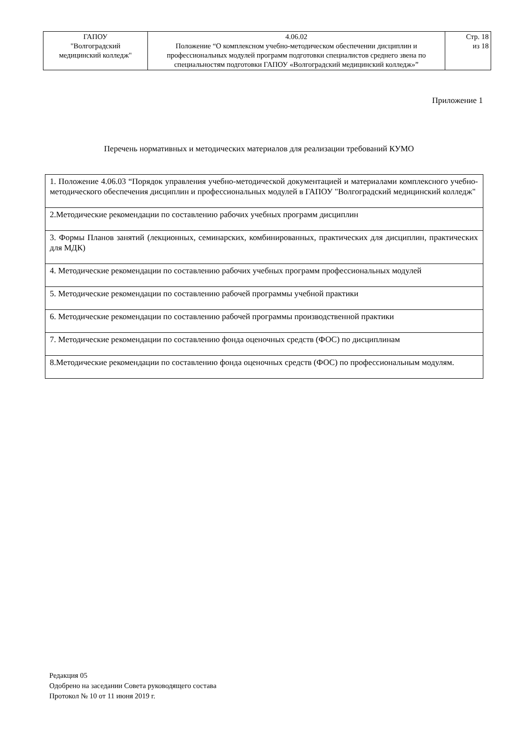| ГАПОУ "Волгоградский медицинский колледж" | 4.06.02 Положение “О комплексном учебно-методическом обеспечении дисциплин и профессиональных модулей программ подготовки специалистов среднего звена по специальностям подготовки ГАПОУ «Волгоградский медицинский колледж»” | Стр. 18 из 18 |
Приложение 1
Перечень нормативных и методических материалов для реализации требований КУМО
| 1. Положение 4.06.03 “Порядок управления учебно-методической документацией и материалами комплексного учебно-методического обеспечения дисциплин и профессиональных модулей в ГАПОУ "Волгоградский медицинский колледж" |
| 2.Методические рекомендации по составлению рабочих учебных программ дисциплин |
| 3. Формы Планов занятий (лекционных, семинарских, комбинированных, практических для дисциплин, практических для МДК) |
| 4. Методические рекомендации по составлению рабочих учебных программ профессиональных модулей |
| 5. Методические рекомендации по составлению рабочей программы учебной практики |
| 6. Методические рекомендации по составлению рабочей программы производственной практики |
| 7. Методические рекомендации по составлению фонда оценочных средств (ФОС) по дисциплинам |
| 8.Методические рекомендации по составлению фонда оценочных средств (ФОС) по профессиональным модулям. |
Редакция 05
Одобрено на заседании Совета руководящего состава
Протокол № 10 от 11 июня 2019 г.